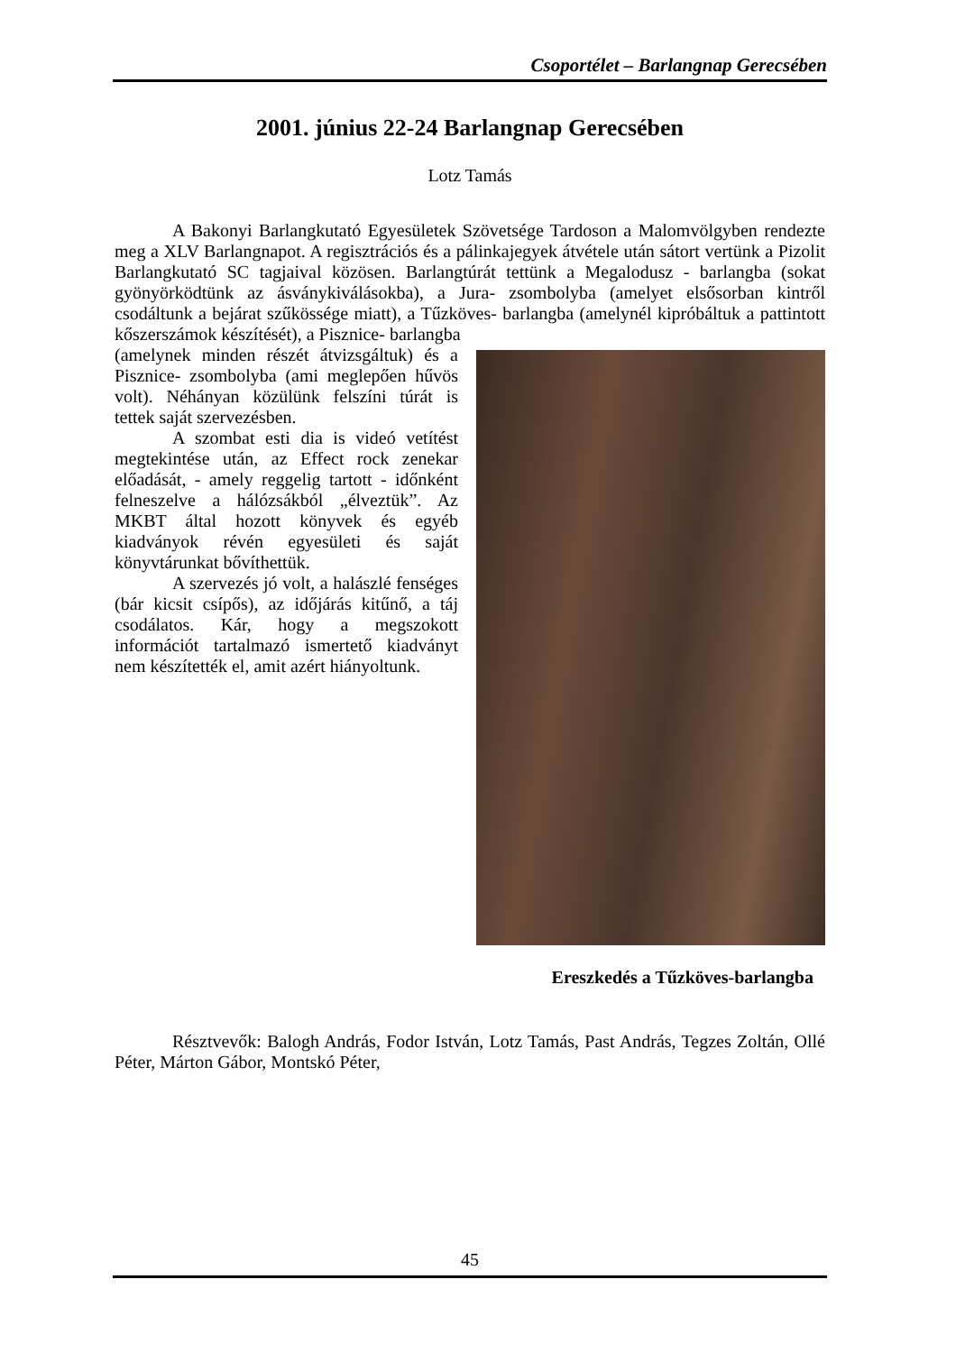Csoportélet – Barlangnap Gerecsében
2001. június 22-24 Barlangnap Gerecsében
Lotz Tamás
A Bakonyi Barlangkutató Egyesületek Szövetsége Tardoson a Malomvölgyben rendezte meg a XLV Barlangnapot. A regisztrációs és a pálinkajegyek átvétele után sátort vertünk a Pizolit Barlangkutató SC tagjaival közösen. Barlangtúrát tettünk a Megalodusz - barlangba (sokat gyönyörködtünk az ásványkiválásokba), a Jura- zsombolyba (amelyet elsősorban kintről csodáltunk a bejárat szűkössége miatt), a Tűzköves- barlangba (amelynél kipróbáltuk a pattintott kőszerszámok készítését), a Pisznice- barlangba
Ereszkedés a Tűzköves-barlangba
(amelynek minden részét átvizsgáltuk) és a Pisznice- zsombolyba (ami meglepően hűvös volt). Néhányan közülünk felszíni túrát is tettek saját szervezésben.
A szombat esti dia is videó vetítést megtekintése után, az Effect rock zenekar előadását, - amely reggelig tartott - időnként felneszelve a hálózsákból „élveztük”. Az MKBT által hozott könyvek és egyéb kiadványok révén egyesületi és saját könyvtárunkat bővíthettük.
A szervezés jó volt, a halászlé fenséges (bár kicsit csípős), az időjárás kitűnő, a táj csodálatos. Kár, hogy a megszokott információt tartalmazó ismertető kiadványt nem készítették el, amit azért hiányoltunk.
Résztvevők: Balogh András, Fodor István, Lotz Tamás, Past András, Tegzes Zoltán, Ollé Péter, Márton Gábor, Montskó Péter,
45